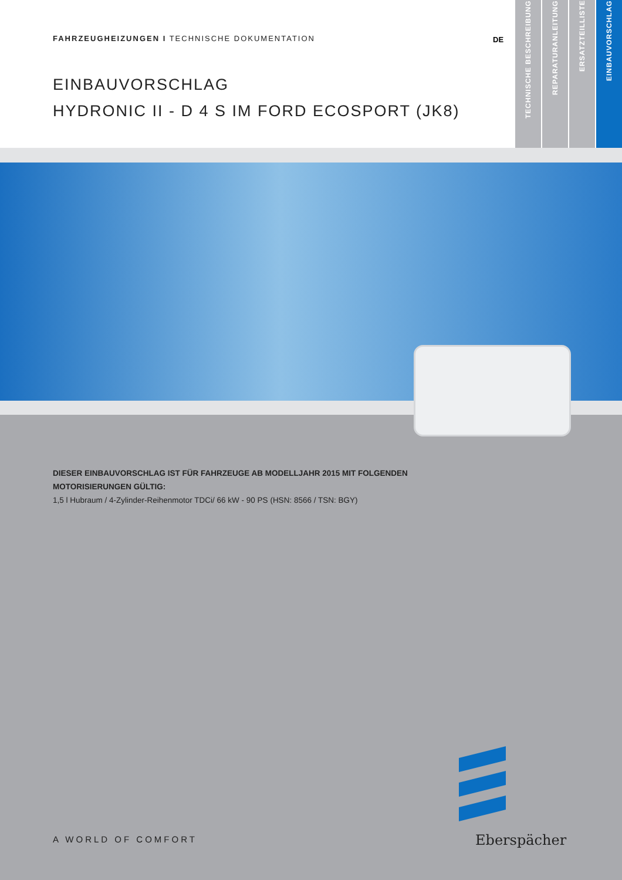FAHRZEUGHEIZUNGEN I TECHNISCHE DOKUMENTATION
DE
EINBAUVORSCHLAG
HYDRONIC II - D 4 S IM FORD ECOSPORT (JK8)
TECHNISCHE BESCHREIBUNG
REPARATURANLEITUNG
ERSATZTEILLISTE
EINBAUVORSCHLAG
DIESER EINBAUVORSCHLAG IST FÜR FAHRZEUGE AB MODELLJAHR 2015 MIT FOLGENDEN
MOTORISIERUNGEN GÜLTIG:
1,5 l Hubraum / 4-Zylinder-Reihenmotor TDCi/ 66 kW - 90 PS (HSN: 8566 / TSN: BGY)
A WORLD OF COMFORT Eberspächer